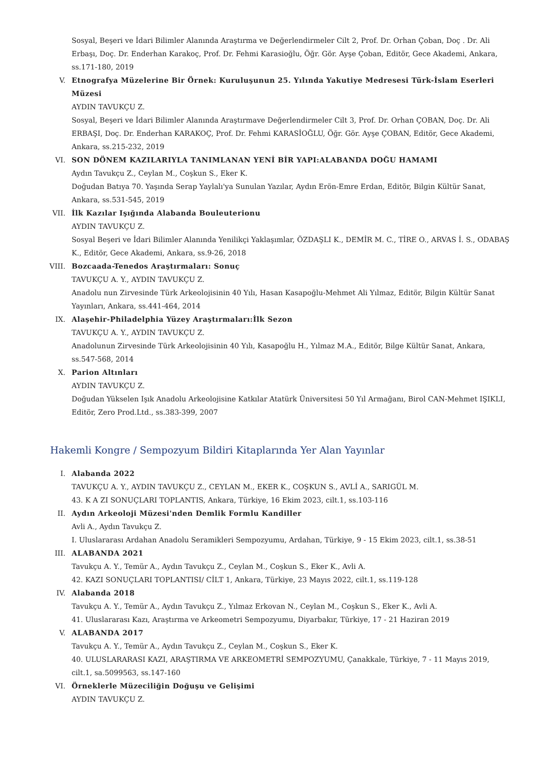Sosyal, Beşeri ve İdari Bilimler Alanında Araştırma ve Değerlendirmeler Cilt 2, Prof. Dr. Orhan Çoban, Doç . Dr. Ali Erbaşı, Doç. Dr. Enderhan Karakoç, Prof. Dr. Fehmi Karasioğlu, Öğr. Gör. Ayşe Çoban, Editör, Gece Akademi, Ankara, ss.171-180, 2019
V. Etnografya Müzelerine Bir Örnek: Kuruluşunun 25. Yılında Yakutiye Medresesi Türk-İslam Eserleri Müzesi
AYDIN TAVUKÇU Z.
Sosyal, Beşeri ve İdari Bilimler Alanında Araştırmave Değerlendirmeler Cilt 3, Prof. Dr. Orhan ÇOBAN, Doç. Dr. Ali ERBAŞI, Doç. Dr. Enderhan KARAKOÇ, Prof. Dr. Fehmi KARASİOĞLU, Öğr. Gör. Ayşe ÇOBAN, Editör, Gece Akademi, Ankara, ss.215-232, 2019
VI. SON DÖNEM KAZILARIYLA TANIMLANAN YENİ BİR YAPI:ALABANDA DOĞU HAMAMI
Aydın Tavukçu Z., Ceylan M., Coşkun S., Eker K.
Doğudan Batıya 70. Yaşında Serap Yaylalı'ya Sunulan Yazılar, Aydın Erön-Emre Erdan, Editör, Bilgin Kültür Sanat, Ankara, ss.531-545, 2019
VII. İlk Kazılar Işığında Alabanda Bouleuterionu
AYDIN TAVUKÇU Z.
Sosyal Beşeri ve İdari Bilimler Alanında Yenilikçi Yaklaşımlar, ÖZDAŞLI K., DEMİR M. C., TİRE O., ARVAS İ. S., ODABAŞ K., Editör, Gece Akademi, Ankara, ss.9-26, 2018
VIII. Bozcaada-Tenedos Araştırmaları: Sonuç
TAVUKÇU A. Y., AYDIN TAVUKÇU Z.
Anadolu nun Zirvesinde Türk Arkeolojisinin 40 Yılı, Hasan Kasapoğlu-Mehmet Ali Yılmaz, Editör, Bilgin Kültür Sanat Yayınları, Ankara, ss.441-464, 2014
IX. Alaşehir-Philadelphia Yüzey Araştırmaları:İlk Sezon
TAVUKÇU A. Y., AYDIN TAVUKÇU Z.
Anadolunun Zirvesinde Türk Arkeolojisinin 40 Yılı, Kasapoğlu H., Yılmaz M.A., Editör, Bilge Kültür Sanat, Ankara, ss.547-568, 2014
X. Parion Altınları
AYDIN TAVUKÇU Z.
Doğudan Yükselen Işık Anadolu Arkeolojisine Katkılar Atatürk Üniversitesi 50 Yıl Armağanı, Birol CAN-Mehmet IŞIKLI, Editör, Zero Prod.Ltd., ss.383-399, 2007
Hakemli Kongre / Sempozyum Bildiri Kitaplarında Yer Alan Yayınlar
I. Alabanda 2022
TAVUKÇU A. Y., AYDIN TAVUKÇU Z., CEYLAN M., EKER K., COŞKUN S., AVLİ A., SARIGÜL M.
43. K A ZI SONUÇLARI TOPLANTIS, Ankara, Türkiye, 16 Ekim 2023, cilt.1, ss.103-116
II. Aydın Arkeoloji Müzesi'nden Demlik Formlu Kandiller
Avli A., Aydın Tavukçu Z.
I. Uluslararası Ardahan Anadolu Seramikleri Sempozyumu, Ardahan, Türkiye, 9 - 15 Ekim 2023, cilt.1, ss.38-51
III. ALABANDA 2021
Tavukçu A. Y., Temür A., Aydın Tavukçu Z., Ceylan M., Coşkun S., Eker K., Avli A.
42. KAZI SONUÇLARI TOPLANTISI/ CİLT 1, Ankara, Türkiye, 23 Mayıs 2022, cilt.1, ss.119-128
IV. Alabanda 2018
Tavukçu A. Y., Temür A., Aydın Tavukçu Z., Yılmaz Erkovan N., Ceylan M., Coşkun S., Eker K., Avli A.
41. Uluslararası Kazı, Araştırma ve Arkeometri Sempozyumu, Diyarbakır, Türkiye, 17 - 21 Haziran 2019
V. ALABANDA 2017
Tavukçu A. Y., Temür A., Aydın Tavukçu Z., Ceylan M., Coşkun S., Eker K.
40. ULUSLARARASI KAZI, ARAŞTIRMA VE ARKEOMETRİ SEMPOZYUMU, Çanakkale, Türkiye, 7 - 11 Mayıs 2019, cilt.1, sa.5099563, ss.147-160
VI. Örneklerle Müzeciliğin Doğuşu ve Gelişimi
AYDIN TAVUKÇU Z.